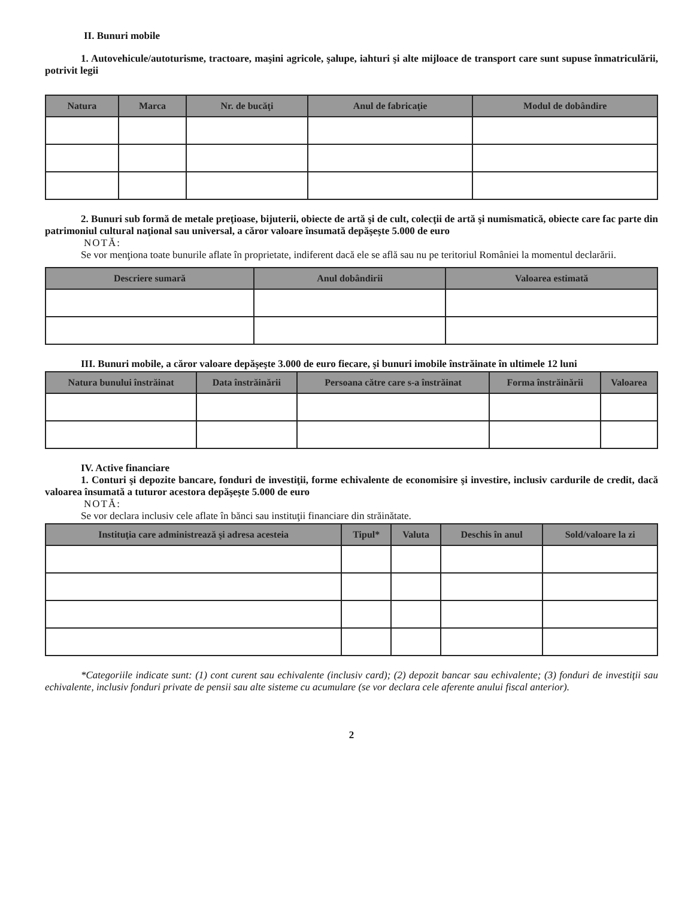II. Bunuri mobile
1. Autovehicule/autoturisme, tractoare, maşini agricole, şalupe, iahturi şi alte mijloace de transport care sunt supuse înmatriculării, potrivit legii
| Natura | Marca | Nr. de bucăţi | Anul de fabricaţie | Modul de dobândire |
| --- | --- | --- | --- | --- |
2. Bunuri sub formă de metale preţioase, bijuterii, obiecte de artă şi de cult, colecţii de artă şi numismatică, obiecte care fac parte din patrimoniul cultural naţional sau universal, a căror valoare însumată depăşeşte 5.000 de euro
NOTĂ:
Se vor menţiona toate bunurile aflate în proprietate, indiferent dacă ele se află sau nu pe teritoriul României la momentul declarării.
| Descriere sumară | Anul dobândirii | Valoarea estimată |
| --- | --- | --- |
III. Bunuri mobile, a căror valoare depăşeşte 3.000 de euro fiecare, şi bunuri imobile înstrăinate în ultimele 12 luni
| Natura bunului înstrăinat | Data înstrăinării | Persoana către care s-a înstrăinat | Forma înstrăinării | Valoarea |
| --- | --- | --- | --- | --- |
IV. Active financiare
1. Conturi şi depozite bancare, fonduri de investiţii, forme echivalente de economisire şi investire, inclusiv cardurile de credit, dacă valoarea însumată a tuturor acestora depăşeşte 5.000 de euro
NOTĂ:
Se vor declara inclusiv cele aflate în bănci sau instituţii financiare din străinătate.
| Instituţia care administrează şi adresa acesteia | Tipul* | Valuta | Deschis în anul | Sold/valoare la zi |
| --- | --- | --- | --- | --- |
*Categoriile indicate sunt: (1) cont curent sau echivalente (inclusiv card); (2) depozit bancar sau echivalente; (3) fonduri de investiţii sau echivalente, inclusiv fonduri private de pensii sau alte sisteme cu acumulare (se vor declara cele aferente anului fiscal anterior).
2